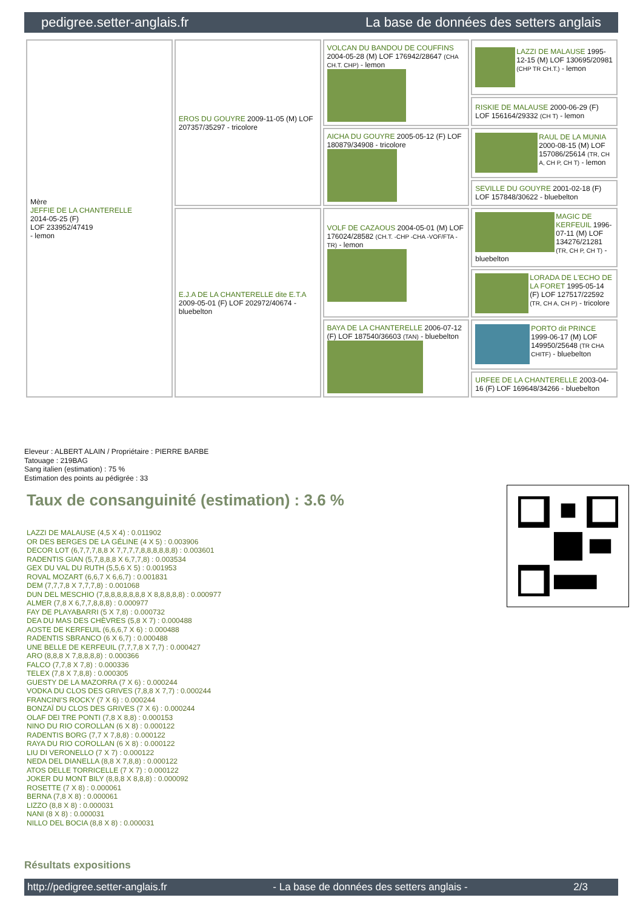pedigree.setter-anglais.fr La base de données des setters anglais
| Mère JEFFIE DE LA CHANTERELLE 2014-05-25 (F) LOF 233952/47419 - lemon | EROS DU GOUYRE 2009-11-05 (M) LOF 207357/35297 - tricolore | VOLCAN DU BANDOU DE COUFFINS 2004-05-28 (M) LOF 176942/28647 (CHA CH.T. CHP) - lemon | LAZZI DE MALAUSE 1995-12-15 (M) LOF 130695/20981 (CHP TR CH.T.) - lemon |
| | | | RISKIE DE MALAUSE 2000-06-29 (F) LOF 156164/29332 (CH T) - lemon |
| | | AICHA DU GOUYRE 2005-05-12 (F) LOF 180879/34908 - tricolore | RAUL DE LA MUNIA 2000-08-15 (M) LOF 157086/25614 (TR, CH A, CH P, CH T) - lemon |
| | | | SEVILLE DU GOUYRE 2001-02-18 (F) LOF 157848/30622 - bluebelton |
| | E.J.A DE LA CHANTERELLE dite E.T.A 2009-05-01 (F) LOF 202972/40674 - bluebelton | VOLF DE CAZAOUS 2004-05-01 (M) LOF 176024/28582 (CH.T. -CHP -CHA -VOF/FTA -TR) - lemon | MAGIC DE KERFEUIL 1996-07-11 (M) LOF 134276/21281 (TR, CH P, CH T) - bluebelton |
| | | | LORADA DE L'ECHO DE LA FORET 1995-05-14 (F) LOF 127517/22592 (TR, CH A, CH P) - tricolore |
| | | BAYA DE LA CHANTERELLE 2006-07-12 (F) LOF 187540/36603 (TAN) - bluebelton | PORTO dit PRINCE 1999-06-17 (M) LOF 149950/25648 (TR CHA CHITF) - bluebelton |
| | | | URFEE DE LA CHANTERELLE 2003-04-16 (F) LOF 169648/34266 - bluebelton |
Eleveur : ALBERT ALAIN / Propriétaire : PIERRE BARBE
Tatouage : 219BAG
Sang italien (estimation) : 75 %
Estimation des points au pédigrée : 33
Taux de consanguinité (estimation) : 3.6 %
LAZZI DE MALAUSE (4,5 X 4) : 0.011902
OR DES BERGES DE LA GÉLINE (4 X 5) : 0.003906
DECOR LOT (6,7,7,7,8,8 X 7,7,7,7,8,8,8,8,8,8) : 0.003601
RADENTIS GIAN (5,7,8,8,8 X 6,7,7,8) : 0.003534
GEX DU VAL DU RUTH (5,5,6 X 5) : 0.001953
ROVAL MOZART (6,6,7 X 6,6,7) : 0.001831
DEM (7,7,7,8 X 7,7,7,8) : 0.001068
DUN DEL MESCHIO (7,8,8,8,8,8,8,8 X 8,8,8,8,8) : 0.000977
ALMER (7,8 X 6,7,7,8,8,8) : 0.000977
FAY DE PLAYABARRI (5 X 7,8) : 0.000732
DEA DU MAS DES CHÈVRES (5,8 X 7) : 0.000488
AOSTE DE KERFEUIL (6,6,6,7 X 6) : 0.000488
RADENTIS SBRANCO (6 X 6,7) : 0.000488
UNE BELLE DE KERFEUIL (7,7,7,8 X 7,7) : 0.000427
ARO (8,8,8 X 7,8,8,8,8) : 0.000366
FALCO (7,7,8 X 7,8) : 0.000336
TELEX (7,8 X 7,8,8) : 0.000305
GUESTY DE LA MAZORRA (7 X 6) : 0.000244
VODKA DU CLOS DES GRIVES (7,8,8 X 7,7) : 0.000244
FRANCINI'S ROCKY (7 X 6) : 0.000244
BONZAÏ DU CLOS DES GRIVES (7 X 6) : 0.000244
OLAF DEI TRE PONTI (7,8 X 8,8) : 0.000153
NINO DU RIO COROLLAN (6 X 8) : 0.000122
RADENTIS BORG (7,7 X 7,8,8) : 0.000122
RAYA DU RIO COROLLAN (6 X 8) : 0.000122
LIU DI VERONELLO (7 X 7) : 0.000122
NEDA DEL DIANELLA (8,8 X 7,8,8) : 0.000122
ATOS DELLE TORRICELLE (7 X 7) : 0.000122
JOKER DU MONT BILY (8,8,8 X 8,8,8) : 0.000092
ROSETTE (7 X 8) : 0.000061
BERNA (7,8 X 8) : 0.000061
LIZZO (8,8 X 8) : 0.000031
NANI (8 X 8) : 0.000031
NILLO DEL BOCIA (8,8 X 8) : 0.000031
Résultats expositions
http://pedigree.setter-anglais.fr - La base de données des setters anglais - 2/3